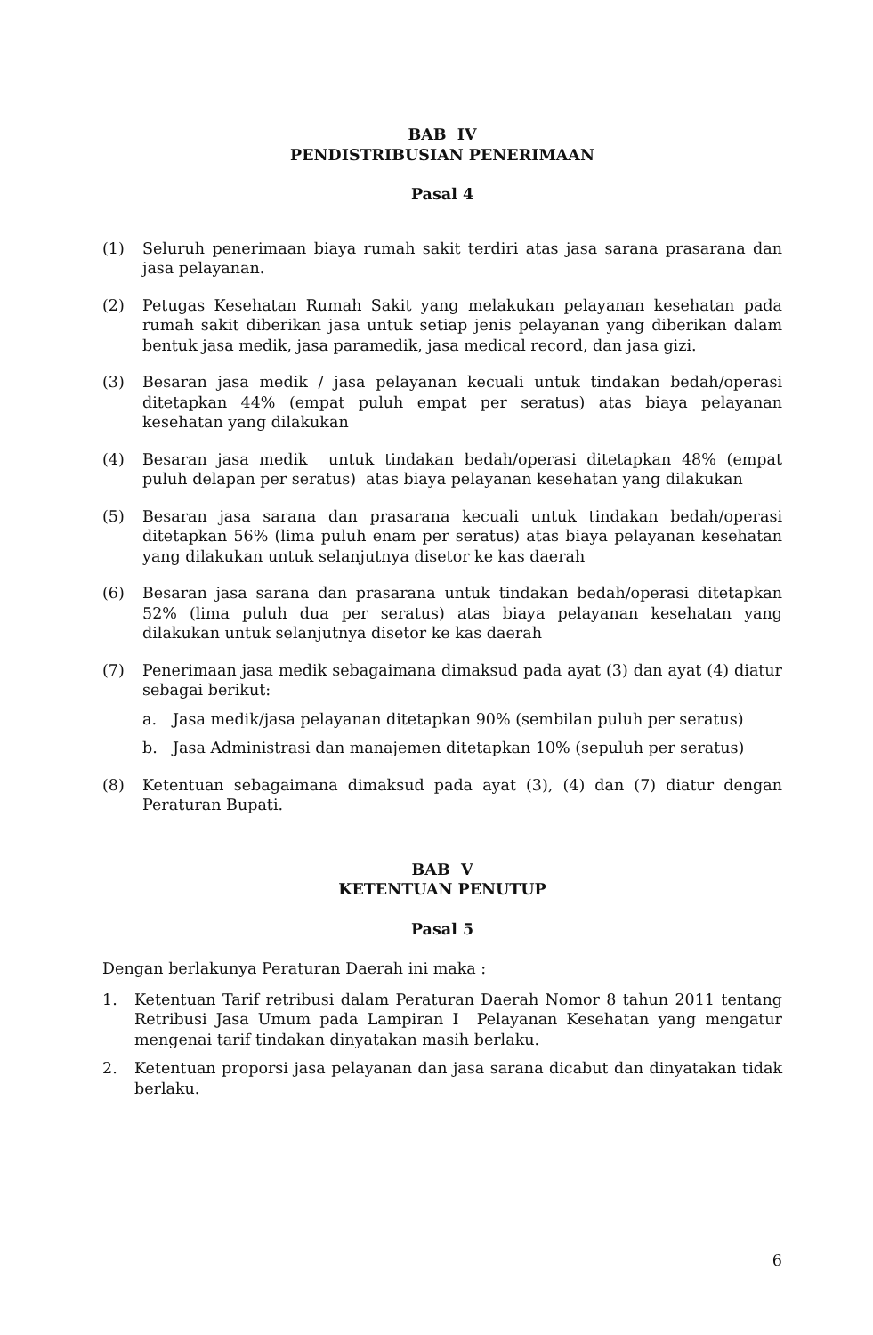BAB IV
PENDISTRIBUSIAN PENERIMAAN
Pasal 4
(1) Seluruh penerimaan biaya rumah sakit terdiri atas jasa sarana prasarana dan jasa pelayanan.
(2) Petugas Kesehatan Rumah Sakit yang melakukan pelayanan kesehatan pada rumah sakit diberikan jasa untuk setiap jenis pelayanan yang diberikan dalam bentuk jasa medik, jasa paramedik, jasa medical record, dan jasa gizi.
(3) Besaran jasa medik / jasa pelayanan kecuali untuk tindakan bedah/operasi ditetapkan 44% (empat puluh empat per seratus) atas biaya pelayanan kesehatan yang dilakukan
(4) Besaran jasa medik untuk tindakan bedah/operasi ditetapkan 48% (empat puluh delapan per seratus) atas biaya pelayanan kesehatan yang dilakukan
(5) Besaran jasa sarana dan prasarana kecuali untuk tindakan bedah/operasi ditetapkan 56% (lima puluh enam per seratus) atas biaya pelayanan kesehatan yang dilakukan untuk selanjutnya disetor ke kas daerah
(6) Besaran jasa sarana dan prasarana untuk tindakan bedah/operasi ditetapkan 52% (lima puluh dua per seratus) atas biaya pelayanan kesehatan yang dilakukan untuk selanjutnya disetor ke kas daerah
(7) Penerimaan jasa medik sebagaimana dimaksud pada ayat (3) dan ayat (4) diatur sebagai berikut:
a. Jasa medik/jasa pelayanan ditetapkan 90% (sembilan puluh per seratus)
b. Jasa Administrasi dan manajemen ditetapkan 10% (sepuluh per seratus)
(8) Ketentuan sebagaimana dimaksud pada ayat (3), (4) dan (7) diatur dengan Peraturan Bupati.
BAB V
KETENTUAN PENUTUP
Pasal 5
Dengan berlakunya Peraturan Daerah ini maka :
1. Ketentuan Tarif retribusi dalam Peraturan Daerah Nomor 8 tahun 2011 tentang Retribusi Jasa Umum pada Lampiran I Pelayanan Kesehatan yang mengatur mengenai tarif tindakan dinyatakan masih berlaku.
2. Ketentuan proporsi jasa pelayanan dan jasa sarana dicabut dan dinyatakan tidak berlaku.
6